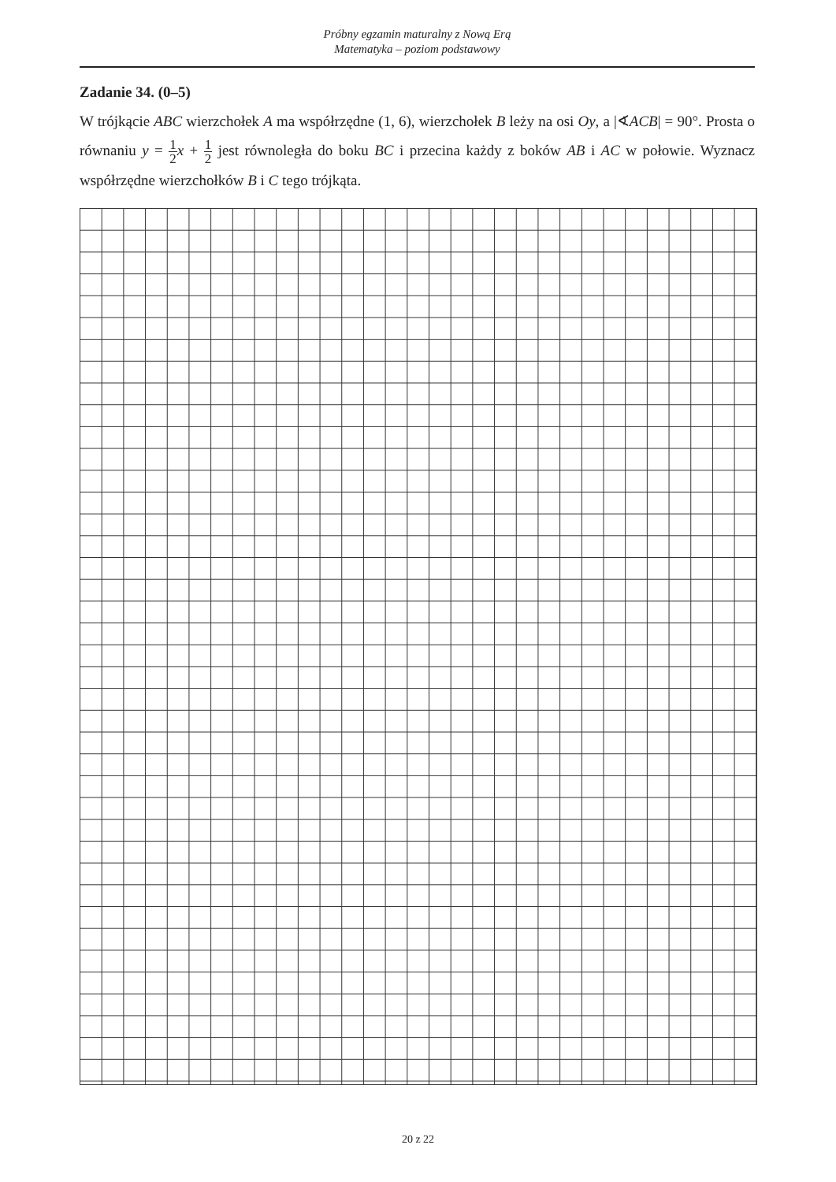Próbny egzamin maturalny z Nową Erą
Matematyka – poziom podstawowy
Zadanie 34. (0–5)
W trójkącie ABC wierzchołek A ma współrzędne (1, 6), wierzchołek B leży na osi Oy, a |∢ACB| = 90°. Prosta o równaniu y = 1 2 x + 1 2 jest równoległa do boku BC i przecina każdy z boków AB i AC w połowie. Wyznacz współrzędne wierzchołków B i C tego trójkąta.
20 z 22